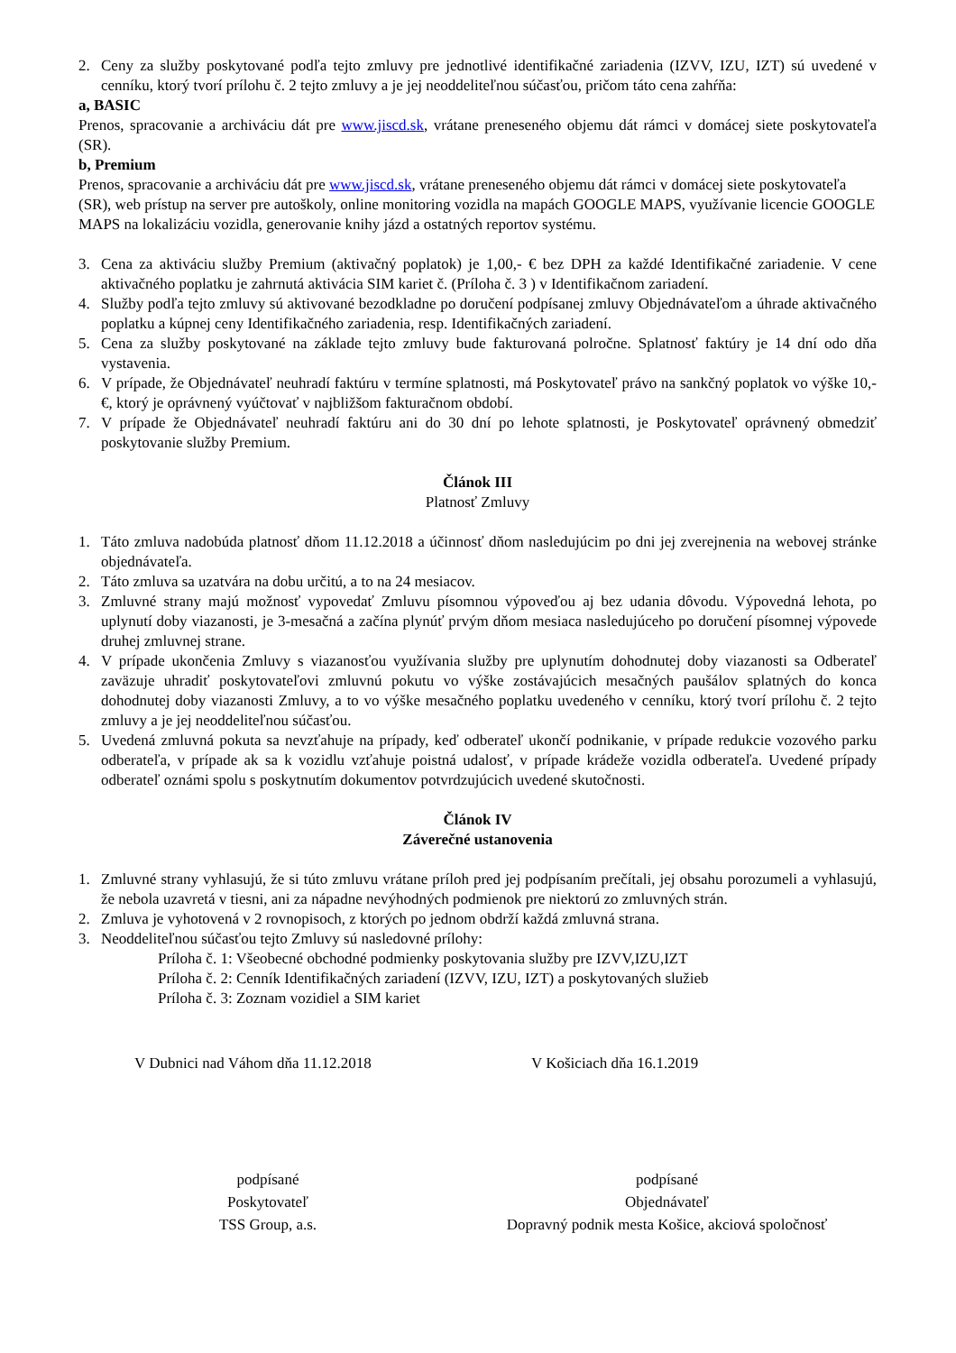2. Ceny za služby poskytované podľa tejto zmluvy pre jednotlivé identifikačné zariadenia (IZVV, IZU, IZT) sú uvedené v cenníku, ktorý tvorí prílohu č. 2 tejto zmluvy a je jej neoddeliteľnou súčasťou, pričom táto cena zahŕňa:
a, BASIC
Prenos, spracovanie a archiváciu dát pre www.jiscd.sk, vrátane preneseného objemu dát rámci v domácej siete poskytovateľa (SR).
b, Premium
Prenos, spracovanie a archiváciu dát pre www.jiscd.sk, vrátane preneseného objemu dát rámci v domácej siete poskytovateľa (SR), web prístup na server pre autoškoly, online monitoring vozidla na mapách GOOGLE MAPS, využívanie licencie GOOGLE MAPS na lokalizáciu vozidla, generovanie knihy jázd a ostatných reportov systému.
3. Cena za aktiváciu služby Premium (aktivačný poplatok) je 1,00,- € bez DPH za každé Identifikačné zariadenie. V cene aktivačného poplatku je zahrnutá aktivácia SIM kariet č. (Príloha č. 3 ) v Identifikačnom zariadení.
4. Služby podľa tejto zmluvy sú aktivované bezodkladne po doručení podpísanej zmluvy Objednávateľom a úhrade aktivačného poplatku a kúpnej ceny Identifikačného zariadenia, resp. Identifikačných zariadení.
5. Cena za služby poskytované na základe tejto zmluvy bude fakturovaná polročne. Splatnosť faktúry je 14 dní odo dňa vystavenia.
6. V prípade, že Objednávateľ neuhradí faktúru v termíne splatnosti, má Poskytovateľ právo na sankčný poplatok vo výške 10,- €, ktorý je oprávnený vyúčtovať v najbližšom fakturačnom období.
7. V prípade že Objednávateľ neuhradí faktúru ani do 30 dní po lehote splatnosti, je Poskytovateľ oprávnený obmedziť poskytovanie služby Premium.
Článok III
Platnosť Zmluvy
1. Táto zmluva nadobúda platnosť dňom 11.12.2018 a účinnosť dňom nasledujúcim po dni jej zverejnenia na webovej stránke objednávateľa.
2. Táto zmluva sa uzatvára na dobu určitú, a to na 24 mesiacov.
3. Zmluvné strany majú možnosť vypovedať Zmluvu písomnou výpoveďou aj bez udania dôvodu. Výpovedná lehota, po uplynutí doby viazanosti, je 3-mesačná a začína plynúť prvým dňom mesiaca nasledujúceho po doručení písomnej výpovede druhej zmluvnej strane.
4. V prípade ukončenia Zmluvy s viazanosťou využívania služby pre uplynutím dohodnutej doby viazanosti sa Odberateľ zaväzuje uhradiť poskytovateľovi zmluvnú pokutu vo výške zostávajúcich mesačných paušálov splatných do konca dohodnutej doby viazanosti Zmluvy, a to vo výške mesačného poplatku uvedeného v cenníku, ktorý tvorí prílohu č. 2 tejto zmluvy a je jej neoddeliteľnou súčasťou.
5. Uvedená zmluvná pokuta sa nevzťahuje na prípady, keď odberateľ ukončí podnikanie, v prípade redukcie vozového parku odberateľa, v prípade ak sa k vozidlu vzťahuje poistná udalosť, v prípade krádeže vozidla odberateľa. Uvedené prípady odberateľ oznámi spolu s poskytnutím dokumentov potvrdzujúcich uvedené skutočnosti.
Článok IV
Záverečné ustanovenia
1. Zmluvné strany vyhlasujú, že si túto zmluvu vrátane príloh pred jej podpísaním prečítali, jej obsahu porozumeli a vyhlasujú, že nebola uzavretá v tiesni, ani za nápadne nevýhodných podmienok pre niektorú zo zmluvných strán.
2. Zmluva je vyhotovená v 2 rovnopisoch, z ktorých po jednom obdrží každá zmluvná strana.
3. Neoddeliteľnou súčasťou tejto Zmluvy sú nasledovné prílohy:
Príloha č. 1: Všeobecné obchodné podmienky poskytovania služby pre IZVV,IZU,IZT
Príloha č. 2: Cenník Identifikačných zariadení (IZVV, IZU, IZT) a poskytovaných služieb
Príloha č. 3: Zoznam vozidiel a SIM kariet
V Dubnici nad Váhom dňa 11.12.2018 V Košiciach dňa 16.1.2019
podpísané
Poskytovateľ
TSS Group, a.s.
podpísané
Objednávateľ
Dopravný podnik mesta Košice, akciová spoločnosť